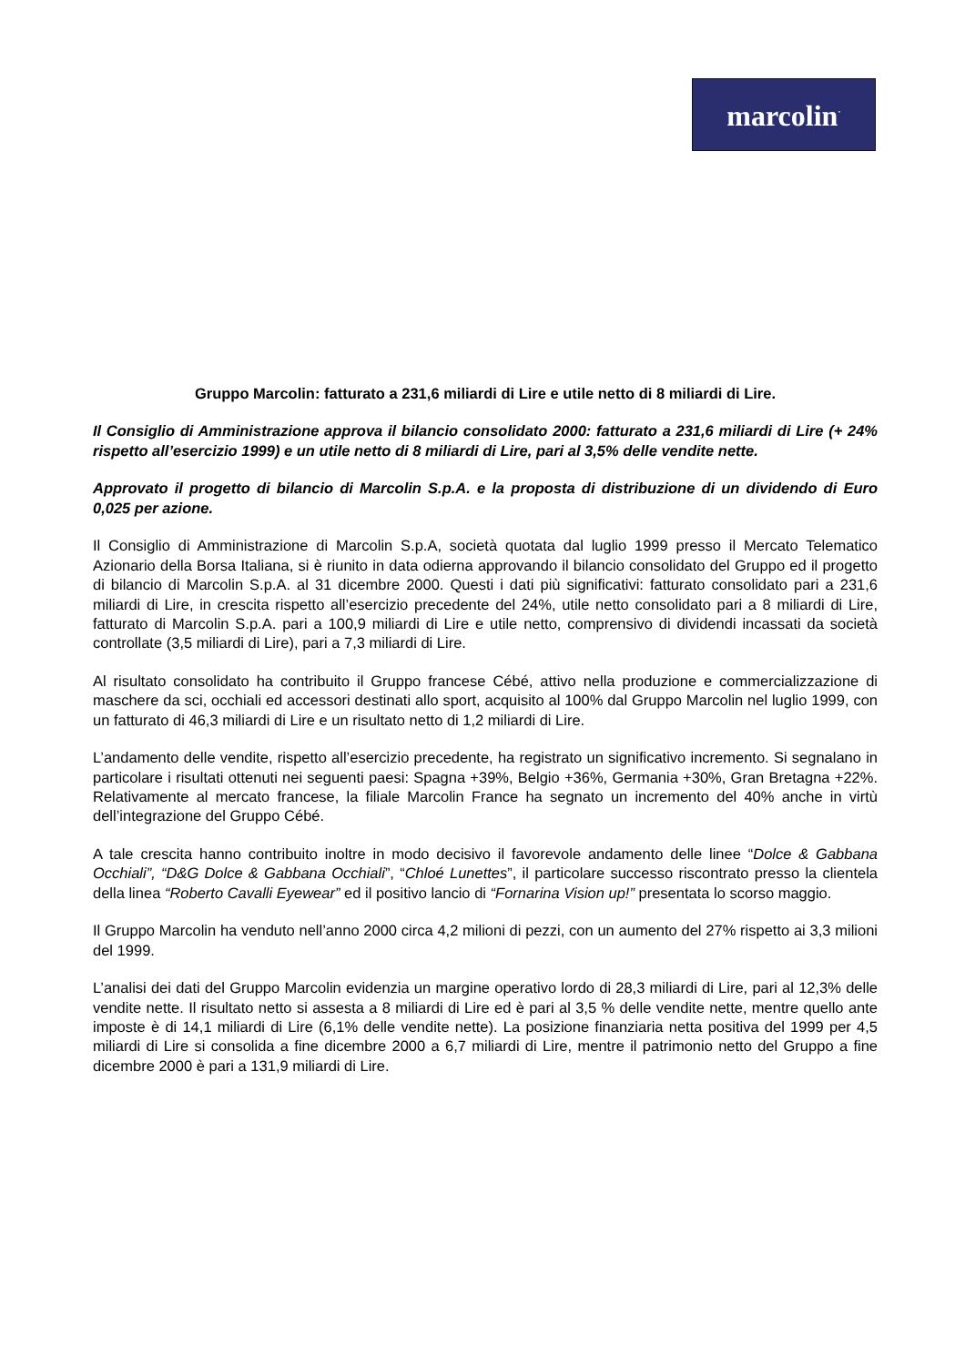marcolin<sup>·</sup>
Gruppo Marcolin: fatturato a 231,6 miliardi di Lire e utile netto di 8 miliardi di Lire.
Il Consiglio di Amministrazione approva il bilancio consolidato 2000: fatturato a 231,6 miliardi di Lire (+ 24% rispetto all’esercizio 1999) e un utile netto di 8 miliardi di Lire, pari al 3,5% delle vendite nette.
Approvato il progetto di bilancio di Marcolin S.p.A. e la proposta di distribuzione di un dividendo di Euro 0,025 per azione.
Il Consiglio di Amministrazione di Marcolin S.p.A, società quotata dal luglio 1999 presso il Mercato Telematico Azionario della Borsa Italiana, si è riunito in data odierna approvando il bilancio consolidato del Gruppo ed il progetto di bilancio di Marcolin S.p.A. al 31 dicembre 2000. Questi i dati più significativi: fatturato consolidato pari a 231,6 miliardi di Lire, in crescita rispetto all’esercizio precedente del 24%, utile netto consolidato pari a 8 miliardi di Lire, fatturato di Marcolin S.p.A. pari a 100,9 miliardi di Lire e utile netto, comprensivo di dividendi incassati da società controllate (3,5 miliardi di Lire), pari a 7,3 miliardi di Lire.
Al risultato consolidato ha contribuito il Gruppo francese Cébé, attivo nella produzione e commercializzazione di maschere da sci, occhiali ed accessori destinati allo sport, acquisito al 100% dal Gruppo Marcolin nel luglio 1999, con un fatturato di 46,3 miliardi di Lire e un risultato netto di 1,2 miliardi di Lire.
L’andamento delle vendite, rispetto all’esercizio precedente, ha registrato un significativo incremento. Si segnalano in particolare i risultati ottenuti nei seguenti paesi: Spagna +39%, Belgio +36%, Germania +30%, Gran Bretagna +22%. Relativamente al mercato francese, la filiale Marcolin France ha segnato un incremento del 40% anche in virtù dell’integrazione del Gruppo Cébé.
A tale crescita hanno contribuito inoltre in modo decisivo il favorevole andamento delle linee “Dolce & Gabbana Occhiali”, “D&G Dolce & Gabbana Occhiali”, “Chloé Lunettes”, il particolare successo riscontrato presso la clientela della linea “Roberto Cavalli Eyewear” ed il positivo lancio di “Fornarina Vision up!” presentata lo scorso maggio.
Il Gruppo Marcolin ha venduto nell’anno 2000 circa 4,2 milioni di pezzi, con un aumento del 27% rispetto ai 3,3 milioni del 1999.
L’analisi dei dati del Gruppo Marcolin evidenzia un margine operativo lordo di 28,3 miliardi di Lire, pari al 12,3% delle vendite nette. Il risultato netto si assesta a 8 miliardi di Lire ed è pari al 3,5 % delle vendite nette, mentre quello ante imposte è di 14,1 miliardi di Lire (6,1% delle vendite nette). La posizione finanziaria netta positiva del 1999 per 4,5 miliardi di Lire si consolida a fine dicembre 2000 a 6,7 miliardi di Lire, mentre il patrimonio netto del Gruppo a fine dicembre 2000 è pari a 131,9 miliardi di Lire.